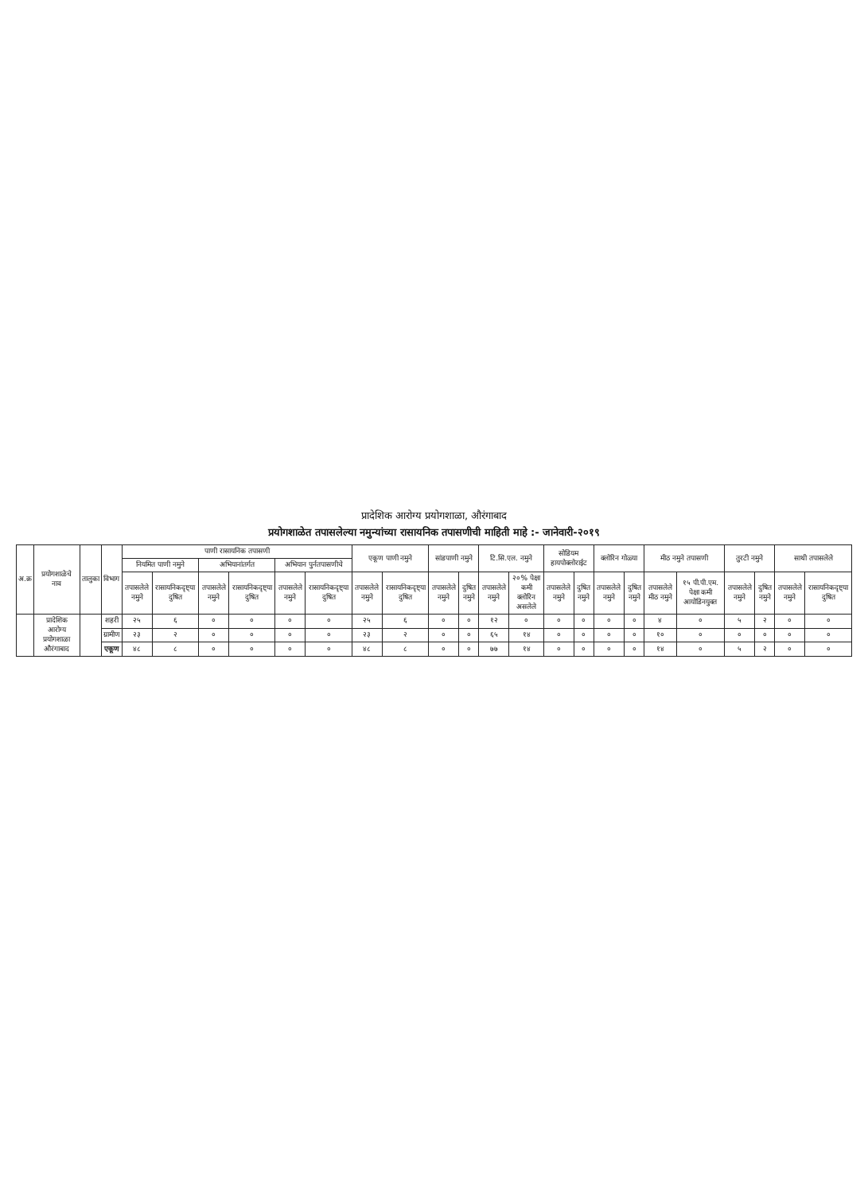प्रादेशिक आरोग्य प्रयोगशाळा, औरंगाबाद
प्रयोगशाळेत तपासलेल्या नमुन्यांच्या रासायनिक तपासणीची माहिती माहे :- जानेवारी-२०१९
| अ.क्र | प्रयोगशाळेचे नाव | तालुका | विभाग | पाणी रासायनिक तपासणी | | | | | | एकूण पाणी नमुने | | सांडपाणी नमुने | | टि.सि.एल. नमुने | | सोडियम हायपोक्लोराईट | | क्लोरिन गोळ्या | | मीठ नमुने तपासणी | | तुरटी नमुने | | साथी तपासलेले | |
| --- | --- | --- | --- | --- | --- | --- | --- | --- | --- | --- | --- | --- | --- | --- | --- | --- | --- | --- | --- | --- | --- | --- | --- | --- | --- |
| | | | | नियमित पाणी नमुने | | अभियानांतर्गत | | अभियान पुर्नतपासणीचे | | | | | | | | | | | | | | | | | |
| | | | | तपासलेले नमुने | रासायनिकदृष्ट्या दुषित | तपासलेले नमुने | रासायनिकदृष्ट्या दुषित | तपासलेले नमुने | रासायनिकदृष्ट्या दुषित | तपासलेले नमुने | रासायनिकदृष्ट्या दुषित | तपासलेले नमुने | दुषित नमुने | तपासलेले नमुने | २०% पेक्षा कमी क्लोरिन असलेले | तपासलेले नमुने | दुषित नमुने | तपासलेले नमुने | दुषित नमुने | तपासलेले मीठ नमुने | १५ पी.पी.एम. पेक्षा कमी आयोडिनयुक्त | तपासलेले नमुने | दुषित नमुने | तपासलेले नमुने | रासायनिकदृष्ट्या दुषित |
| | प्रादेशिक आरोग्य प्रयोगशाळा औरंगाबाद | | शहरी | २५ | ६ | ० | ० | ० | ० | २५ | ६ | ० | ० | १२ | ० | ० | ० | ० | ० | ४ | ० | ५ | २ | ० | ० |
| | | | ग्रामीण | २३ | २ | ० | ० | ० | ० | २३ | २ | ० | ० | ६५ | १४ | ० | ० | ० | ० | १० | ० | ० | ० | ० | ० |
| | | | एकूण | ४८ | ८ | ० | ० | ० | ० | ४८ | ८ | ० | ० | ७७ | १४ | ० | ० | ० | ० | १४ | ० | ५ | २ | ० | ० |